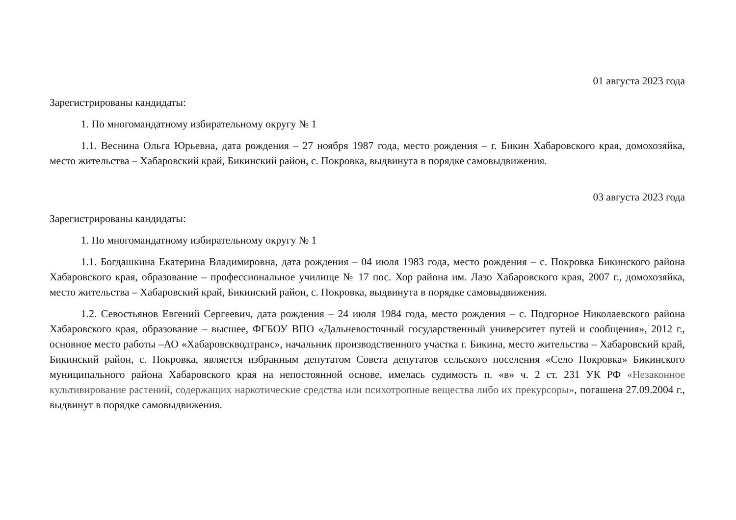01 августа 2023 года
Зарегистрированы кандидаты:
1. По многомандатному избирательному округу № 1
1.1. Веснина Ольга Юрьевна, дата рождения – 27 ноября 1987 года, место рождения – г. Бикин Хабаровского края, домохозяйка, место жительства – Хабаровский край, Бикинский район, с. Покровка, выдвинута в порядке самовыдвижения.
03 августа 2023 года
Зарегистрированы кандидаты:
1. По многомандатному избирательному округу № 1
1.1. Богдашкина Екатерина Владимировна, дата рождения – 04 июля 1983 года, место рождения – с. Покровка Бикинского района Хабаровского края, образование – профессиональное училище № 17 пос. Хор района им. Лазо Хабаровского края, 2007 г., домохозяйка, место жительства – Хабаровский край, Бикинский район, с. Покровка, выдвинута в порядке самовыдвижения.
1.2. Севостьянов Евгений Сергеевич, дата рождения – 24 июля 1984 года, место рождения – с. Подгорное Николаевского района Хабаровского края, образование – высшее, ФГБОУ ВПО «Дальневосточный государственный университет путей и сообщения», 2012 г., основное место работы –АО «Хабаровскводтранс», начальник производственного участка г. Бикина, место жительства – Хабаровский край, Бикинский район, с. Покровка, является избранным депутатом Совета депутатов сельского поселения «Село Покровка» Бикинского муниципального района Хабаровского края на непостоянной основе, имелась судимость п. «в» ч. 2 ст. 231 УК РФ «Незаконное культивирование растений, содержащих наркотические средства или психотропные вещества либо их прекурсоры», погашена 27.09.2004 г., выдвинут в порядке самовыдвижения.